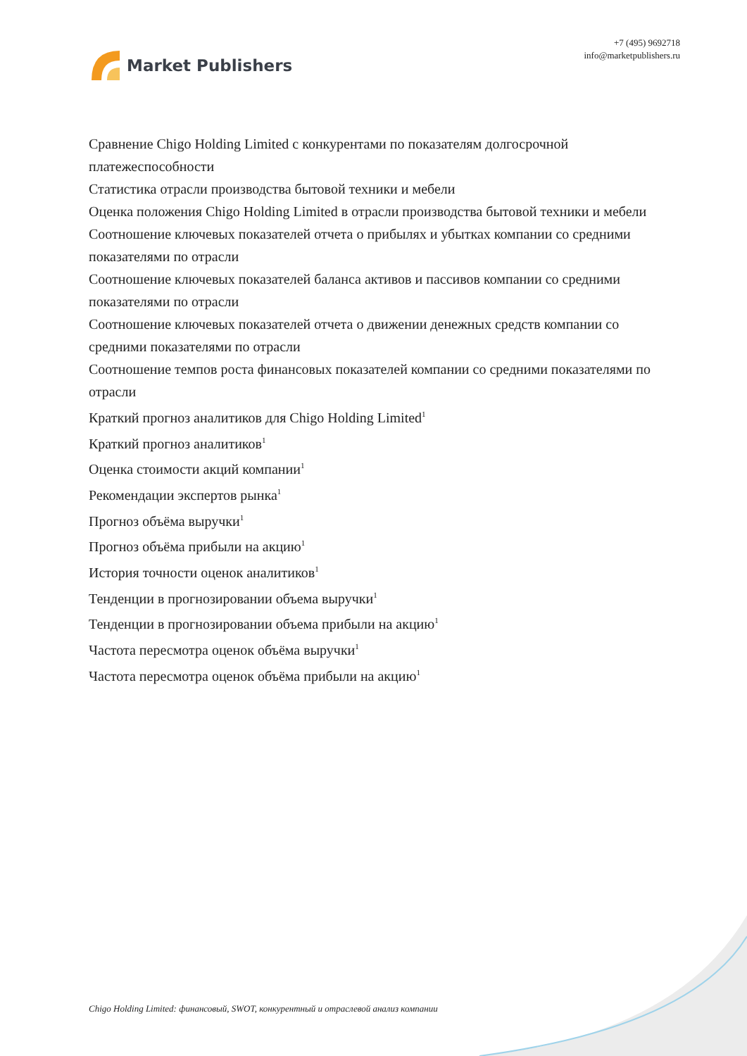Market Publishers
+7 (495) 9692718
info@marketpublishers.ru
Сравнение Chigo Holding Limited с конкурентами по показателям долгосрочной платежеспособности
Статистика отрасли производства бытовой техники и мебели
Оценка положения Chigo Holding Limited в отрасли производства бытовой техники и мебели
Соотношение ключевых показателей отчета о прибылях и убытках компании со средними показателями по отрасли
Соотношение ключевых показателей баланса активов и пассивов компании со средними показателями по отрасли
Соотношение ключевых показателей отчета о движении денежных средств компании со средними показателями по отрасли
Соотношение темпов роста финансовых показателей компании со средними показателями по отрасли
Краткий прогноз аналитиков для Chigo Holding Limited<sup>1</sup>
Краткий прогноз аналитиков<sup>1</sup>
Оценка стоимости акций компании<sup>1</sup>
Рекомендации экспертов рынка<sup>1</sup>
Прогноз объёма выручки<sup>1</sup>
Прогноз объёма прибыли на акцию<sup>1</sup>
История точности оценок аналитиков<sup>1</sup>
Тенденции в прогнозировании объема выручки<sup>1</sup>
Тенденции в прогнозировании объема прибыли на акцию<sup>1</sup>
Частота пересмотра оценок объёма выручки<sup>1</sup>
Частота пересмотра оценок объёма прибыли на акцию<sup>1</sup>
Chigo Holding Limited: финансовый, SWOT, конкурентный и отраслевой анализ компании